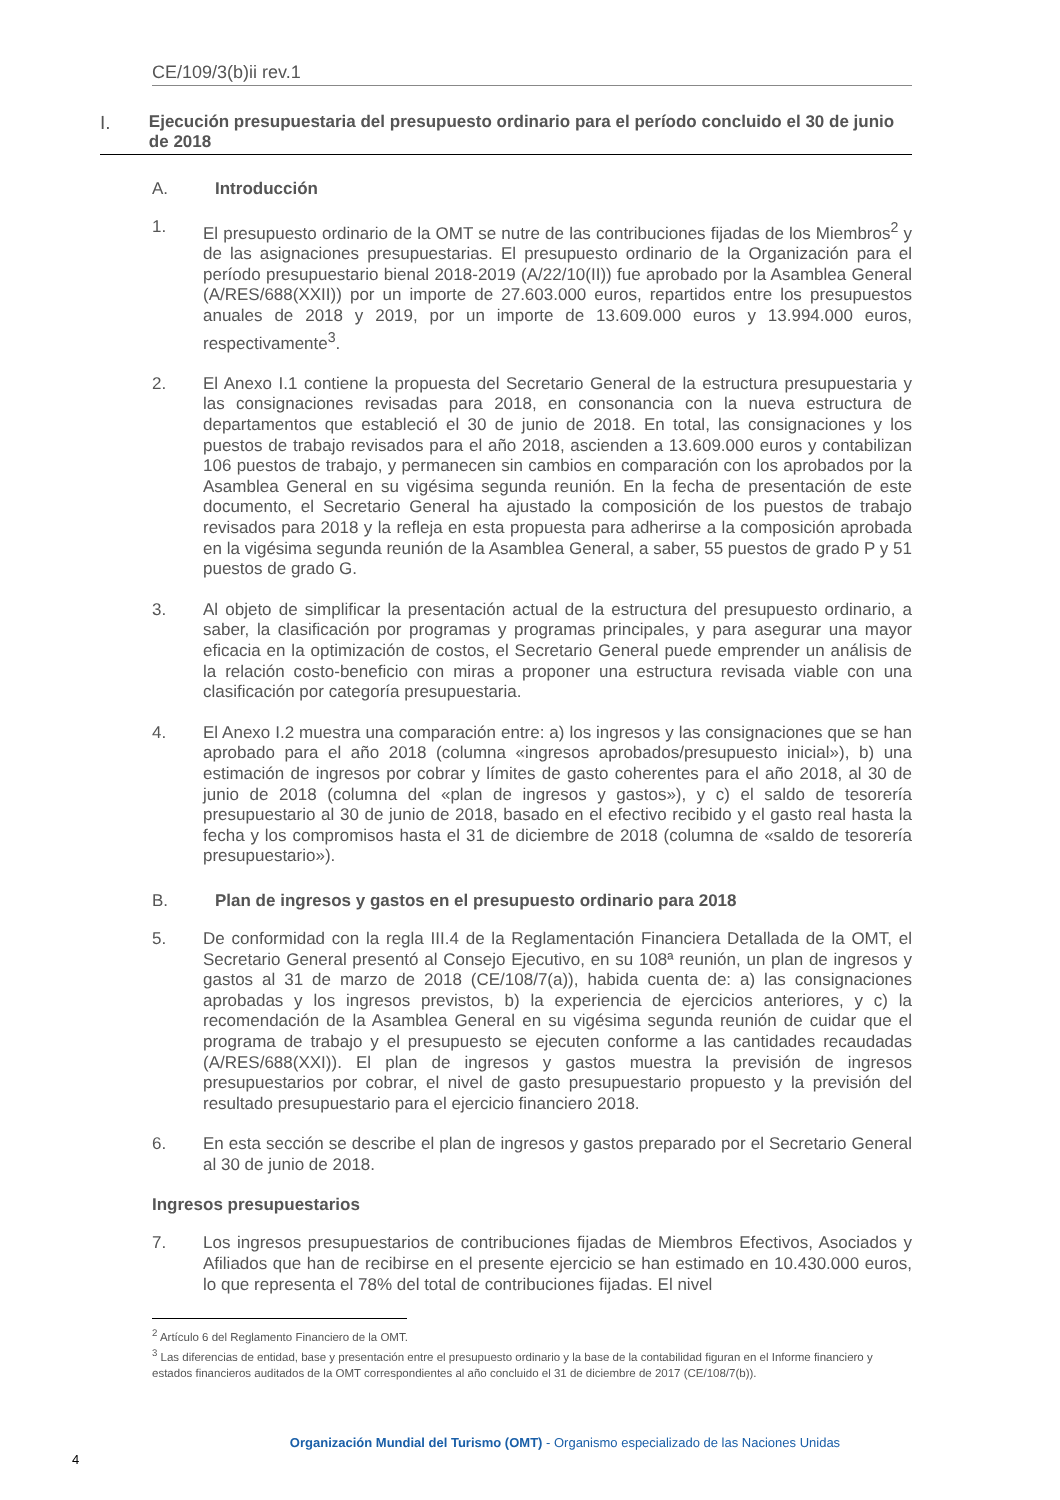CE/109/3(b)ii rev.1
I. Ejecución presupuestaria del presupuesto ordinario para el período concluido el 30 de junio de 2018
A. Introducción
1. El presupuesto ordinario de la OMT se nutre de las contribuciones fijadas de los Miembros<sup>2</sup> y de las asignaciones presupuestarias. El presupuesto ordinario de la Organización para el período presupuestario bienal 2018-2019 (A/22/10(II)) fue aprobado por la Asamblea General (A/RES/688(XXII)) por un importe de 27.603.000 euros, repartidos entre los presupuestos anuales de 2018 y 2019, por un importe de 13.609.000 euros y 13.994.000 euros, respectivamente<sup>3</sup>.
2. El Anexo I.1 contiene la propuesta del Secretario General de la estructura presupuestaria y las consignaciones revisadas para 2018, en consonancia con la nueva estructura de departamentos que estableció el 30 de junio de 2018. En total, las consignaciones y los puestos de trabajo revisados para el año 2018, ascienden a 13.609.000 euros y contabilizan 106 puestos de trabajo, y permanecen sin cambios en comparación con los aprobados por la Asamblea General en su vigésima segunda reunión. En la fecha de presentación de este documento, el Secretario General ha ajustado la composición de los puestos de trabajo revisados para 2018 y la refleja en esta propuesta para adherirse a la composición aprobada en la vigésima segunda reunión de la Asamblea General, a saber, 55 puestos de grado P y 51 puestos de grado G.
3. Al objeto de simplificar la presentación actual de la estructura del presupuesto ordinario, a saber, la clasificación por programas y programas principales, y para asegurar una mayor eficacia en la optimización de costos, el Secretario General puede emprender un análisis de la relación costo-beneficio con miras a proponer una estructura revisada viable con una clasificación por categoría presupuestaria.
4. El Anexo I.2 muestra una comparación entre: a) los ingresos y las consignaciones que se han aprobado para el año 2018 (columna «ingresos aprobados/presupuesto inicial»), b) una estimación de ingresos por cobrar y límites de gasto coherentes para el año 2018, al 30 de junio de 2018 (columna del «plan de ingresos y gastos»), y c) el saldo de tesorería presupuestario al 30 de junio de 2018, basado en el efectivo recibido y el gasto real hasta la fecha y los compromisos hasta el 31 de diciembre de 2018 (columna de «saldo de tesorería presupuestario»).
B. Plan de ingresos y gastos en el presupuesto ordinario para 2018
5. De conformidad con la regla III.4 de la Reglamentación Financiera Detallada de la OMT, el Secretario General presentó al Consejo Ejecutivo, en su 108ª reunión, un plan de ingresos y gastos al 31 de marzo de 2018 (CE/108/7(a)), habida cuenta de: a) las consignaciones aprobadas y los ingresos previstos, b) la experiencia de ejercicios anteriores, y c) la recomendación de la Asamblea General en su vigésima segunda reunión de cuidar que el programa de trabajo y el presupuesto se ejecuten conforme a las cantidades recaudadas (A/RES/688(XXI)). El plan de ingresos y gastos muestra la previsión de ingresos presupuestarios por cobrar, el nivel de gasto presupuestario propuesto y la previsión del resultado presupuestario para el ejercicio financiero 2018.
6. En esta sección se describe el plan de ingresos y gastos preparado por el Secretario General al 30 de junio de 2018.
Ingresos presupuestarios
7. Los ingresos presupuestarios de contribuciones fijadas de Miembros Efectivos, Asociados y Afiliados que han de recibirse en el presente ejercicio se han estimado en 10.430.000 euros, lo que representa el 78% del total de contribuciones fijadas. El nivel
<sup>2</sup> Artículo 6 del Reglamento Financiero de la OMT.
<sup>3</sup> Las diferencias de entidad, base y presentación entre el presupuesto ordinario y la base de la contabilidad figuran en el Informe financiero y estados financieros auditados de la OMT correspondientes al año concluido el 31 de diciembre de 2017 (CE/108/7(b)).
Organización Mundial del Turismo (OMT) - Organismo especializado de las Naciones Unidas
4